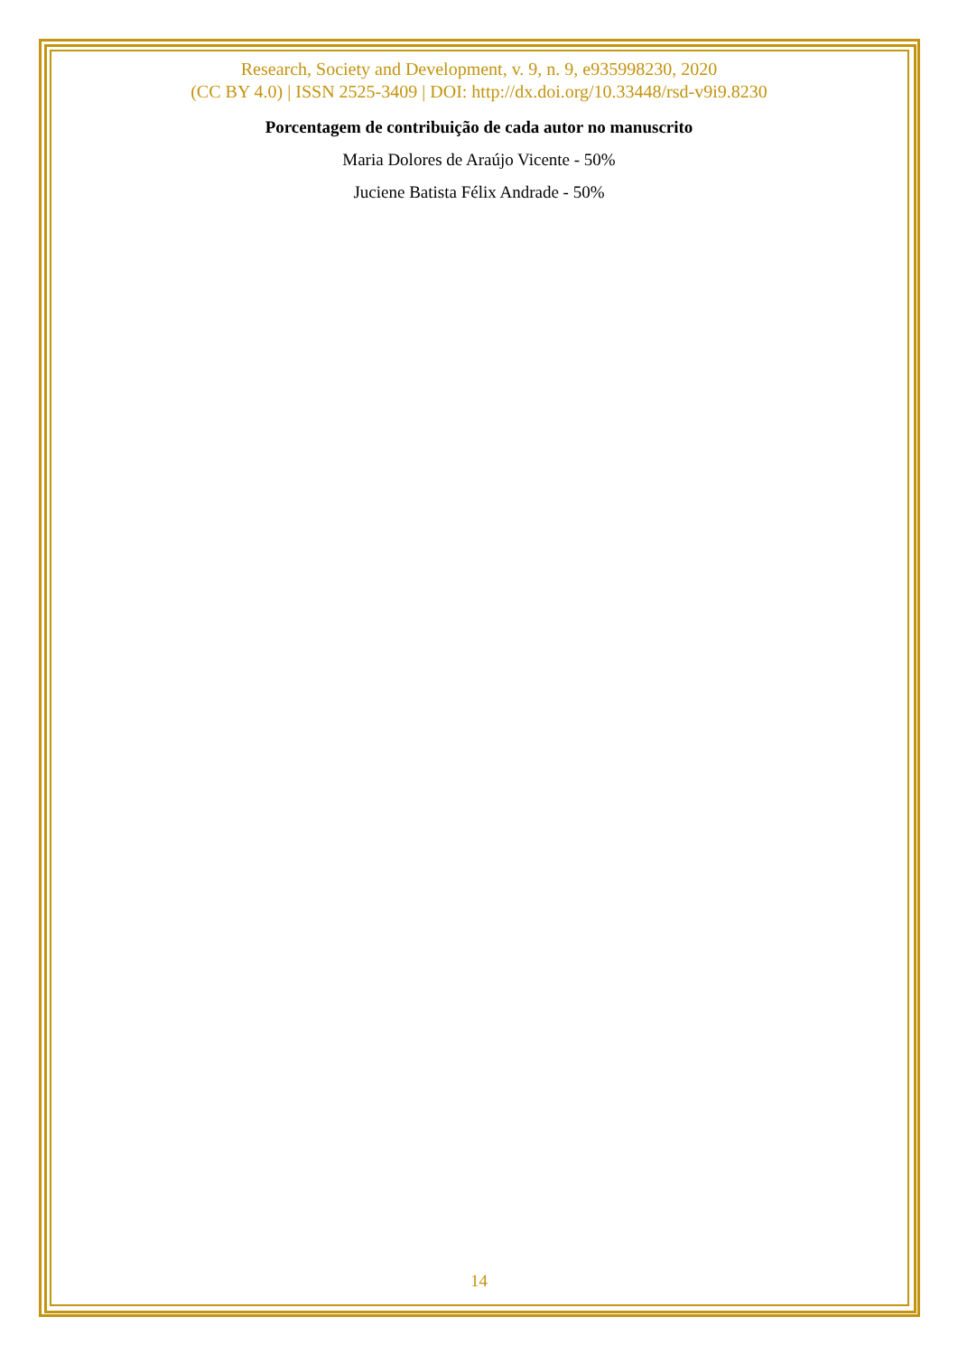Research, Society and Development, v. 9, n. 9, e935998230, 2020
(CC BY 4.0) | ISSN 2525-3409 | DOI: http://dx.doi.org/10.33448/rsd-v9i9.8230
Porcentagem de contribuição de cada autor no manuscrito
Maria Dolores de Araújo Vicente - 50%
Juciene Batista Félix Andrade - 50%
14